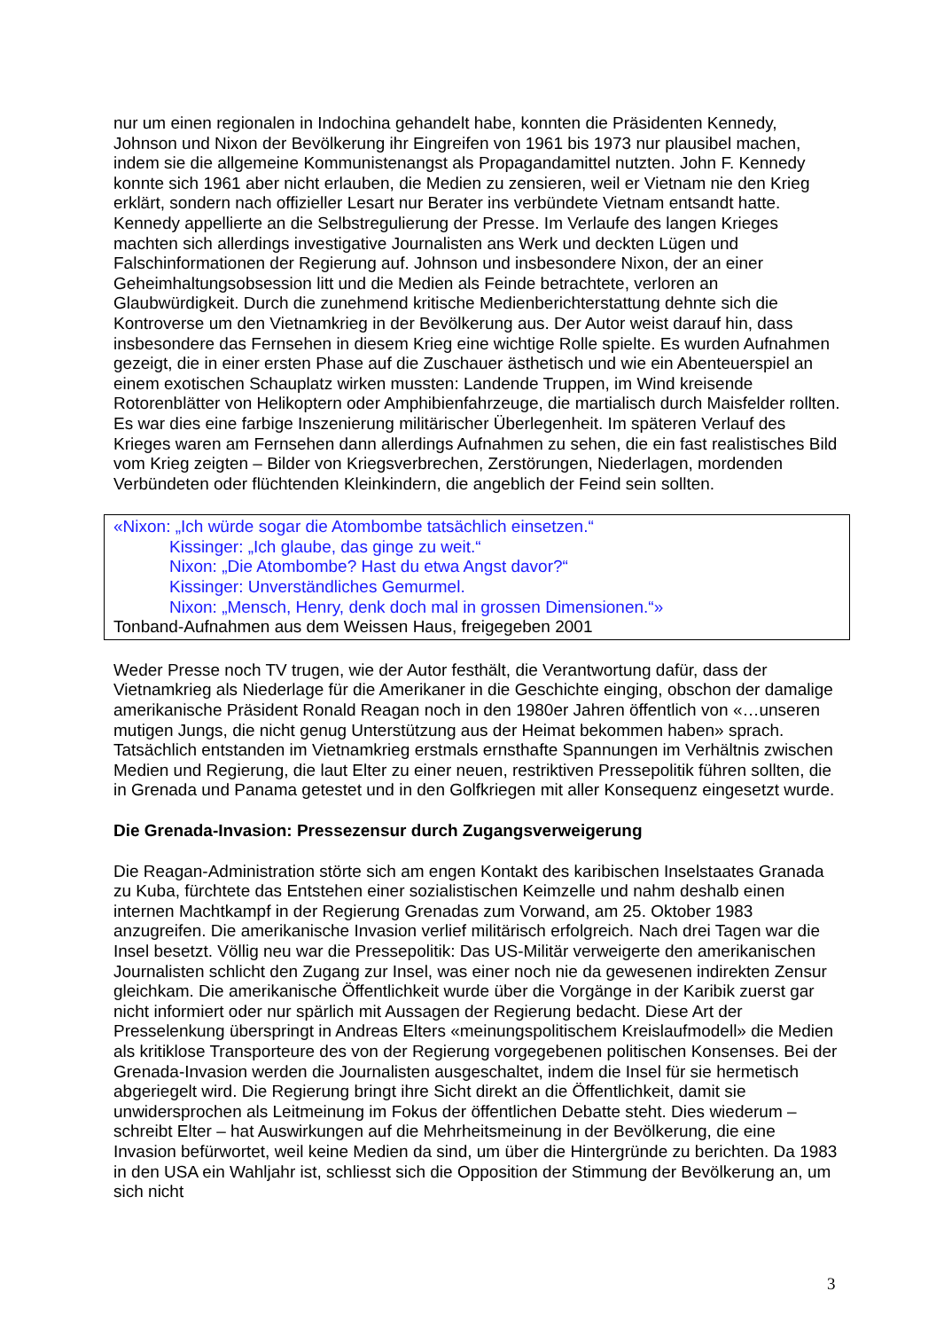nur um einen regionalen in Indochina gehandelt habe, konnten die Präsidenten Kennedy, Johnson und Nixon der Bevölkerung ihr Eingreifen von 1961 bis 1973 nur plausibel machen, indem sie die allgemeine Kommunistenangst als Propagandamittel nutzten. John F. Kennedy konnte sich 1961 aber nicht erlauben, die Medien zu zensieren, weil er Vietnam nie den Krieg erklärt, sondern nach offizieller Lesart nur Berater ins verbündete Vietnam entsandt hatte. Kennedy appellierte an die Selbstregulierung der Presse. Im Verlaufe des langen Krieges machten sich allerdings investigative Journalisten ans Werk und deckten Lügen und Falschinformationen der Regierung auf. Johnson und insbesondere Nixon, der an einer Geheimhaltungsobsession litt und die Medien als Feinde betrachtete, verloren an Glaubwürdigkeit. Durch die zunehmend kritische Medienberichterstattung dehnte sich die Kontroverse um den Vietnamkrieg in der Bevölkerung aus. Der Autor weist darauf hin, dass insbesondere das Fernsehen in diesem Krieg eine wichtige Rolle spielte. Es wurden Aufnahmen gezeigt, die in einer ersten Phase auf die Zuschauer ästhetisch und wie ein Abenteuerspiel an einem exotischen Schauplatz wirken mussten: Landende Truppen, im Wind kreisende Rotorenblätter von Helikoptern oder Amphibienfahrzeuge, die martialisch durch Maisfelder rollten. Es war dies eine farbige Inszenierung militärischer Überlegenheit. Im späteren Verlauf des Krieges waren am Fernsehen dann allerdings Aufnahmen zu sehen, die ein fast realistisches Bild vom Krieg zeigten – Bilder von Kriegsverbrechen, Zerstörungen, Niederlagen, mordenden Verbündeten oder flüchtenden Kleinkindern, die angeblich der Feind sein sollten.
«Nixon: „Ich würde sogar die Atombombe tatsächlich einsetzen.“
Kissinger: „Ich glaube, das ginge zu weit.“
Nixon: „Die Atombombe? Hast du etwa Angst davor?“
Kissinger: Unverständliches Gemurmel.
Nixon: „Mensch, Henry, denk doch mal in grossen Dimensionen.“»
Tonband-Aufnahmen aus dem Weissen Haus, freigegeben 2001
Weder Presse noch TV trugen, wie der Autor festhält, die Verantwortung dafür, dass der Vietnamkrieg als Niederlage für die Amerikaner in die Geschichte einging, obschon der damalige amerikanische Präsident Ronald Reagan noch in den 1980er Jahren öffentlich von «…unseren mutigen Jungs, die nicht genug Unterstützung aus der Heimat bekommen haben» sprach. Tatsächlich entstanden im Vietnamkrieg erstmals ernsthafte Spannungen im Verhältnis zwischen Medien und Regierung, die laut Elter zu einer neuen, restriktiven Pressepolitik führen sollten, die in Grenada und Panama getestet und in den Golfkriegen mit aller Konsequenz eingesetzt wurde.
Die Grenada-Invasion: Pressezensur durch Zugangsverweigerung
Die Reagan-Administration störte sich am engen Kontakt des karibischen Inselstaates Granada zu Kuba, fürchtete das Entstehen einer sozialistischen Keimzelle und nahm deshalb einen internen Machtkampf in der Regierung Grenadas zum Vorwand, am 25. Oktober 1983 anzugreifen. Die amerikanische Invasion verlief militärisch erfolgreich. Nach drei Tagen war die Insel besetzt. Völlig neu war die Pressepolitik: Das US-Militär verweigerte den amerikanischen Journalisten schlicht den Zugang zur Insel, was einer noch nie da gewesenen indirekten Zensur gleichkam. Die amerikanische Öffentlichkeit wurde über die Vorgänge in der Karibik zuerst gar nicht informiert oder nur spärlich mit Aussagen der Regierung bedacht. Diese Art der Presselenkung überspringt in Andreas Elters «meinungspolitischem Kreislaufmodell» die Medien als kritiklose Transporteure des von der Regierung vorgegebenen politischen Konsenses. Bei der Grenada-Invasion werden die Journalisten ausgeschaltet, indem die Insel für sie hermetisch abgeriegelt wird. Die Regierung bringt ihre Sicht direkt an die Öffentlichkeit, damit sie unwidersprochen als Leitmeinung im Fokus der öffentlichen Debatte steht. Dies wiederum – schreibt Elter – hat Auswirkungen auf die Mehrheitsmeinung in der Bevölkerung, die eine Invasion befürwortet, weil keine Medien da sind, um über die Hintergründe zu berichten. Da 1983 in den USA ein Wahljahr ist, schliesst sich die Opposition der Stimmung der Bevölkerung an, um sich nicht
3